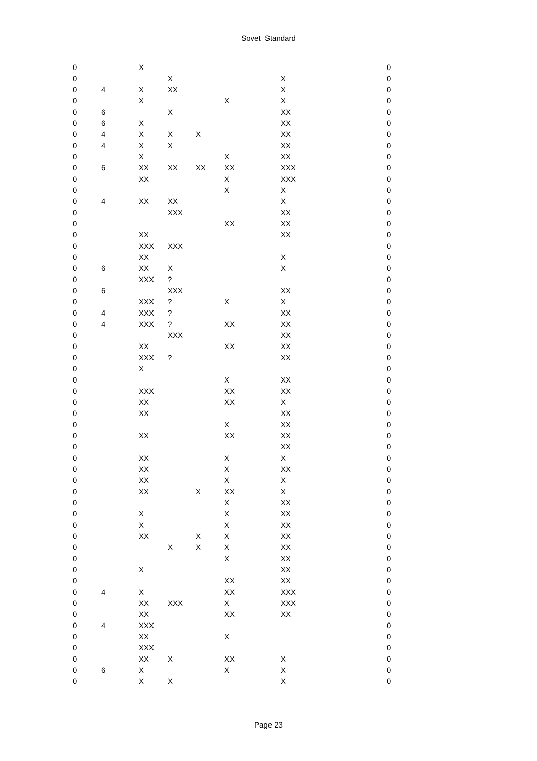Sovet_Standard
| 0 | | X | | | | | 0 |
| 0 | | | X | | | X | 0 |
| 0 | 4 | X | XX | | | X | 0 |
| 0 | | X | | | X | X | 0 |
| 0 | 6 | | X | | | XX | 0 |
| 0 | 6 | X | | | | XX | 0 |
| 0 | 4 | X | X | X | | XX | 0 |
| 0 | 4 | X | X | | | XX | 0 |
| 0 | | X | | | X | XX | 0 |
| 0 | 6 | XX | XX | XX | XX | XXX | 0 |
| 0 | | XX | | | X | XXX | 0 |
| 0 | | | | | X | X | 0 |
| 0 | 4 | XX | XX | | | X | 0 |
| 0 | | | XXX | | | XX | 0 |
| 0 | | | | | XX | XX | 0 |
| 0 | | XX | | | | XX | 0 |
| 0 | | XXX | XXX | | | | 0 |
| 0 | | XX | | | | X | 0 |
| 0 | 6 | XX | X | | | X | 0 |
| 0 | | XXX | ? | | | | 0 |
| 0 | 6 | | XXX | | | XX | 0 |
| 0 | | XXX | ? | | X | X | 0 |
| 0 | 4 | XXX | ? | | | XX | 0 |
| 0 | 4 | XXX | ? | | XX | XX | 0 |
| 0 | | | XXX | | | XX | 0 |
| 0 | | XX | | | XX | XX | 0 |
| 0 | | XXX | ? | | | XX | 0 |
| 0 | | X | | | | | 0 |
| 0 | | | | | X | XX | 0 |
| 0 | | XXX | | | XX | XX | 0 |
| 0 | | XX | | | XX | X | 0 |
| 0 | | XX | | | | XX | 0 |
| 0 | | | | | X | XX | 0 |
| 0 | | XX | | | XX | XX | 0 |
| 0 | | | | | | XX | 0 |
| 0 | | XX | | | X | X | 0 |
| 0 | | XX | | | X | XX | 0 |
| 0 | | XX | | | X | X | 0 |
| 0 | | XX | | X | XX | X | 0 |
| 0 | | | | | X | XX | 0 |
| 0 | | X | | | X | XX | 0 |
| 0 | | X | | | X | XX | 0 |
| 0 | | XX | | X | X | XX | 0 |
| 0 | | | X | X | X | XX | 0 |
| 0 | | | | | X | XX | 0 |
| 0 | | X | | | | XX | 0 |
| 0 | | | | | XX | XX | 0 |
| 0 | 4 | X | | | XX | XXX | 0 |
| 0 | | XX | XXX | | X | XXX | 0 |
| 0 | | XX | | | XX | XX | 0 |
| 0 | 4 | XXX | | | | | 0 |
| 0 | | XX | | | X | | 0 |
| 0 | | XXX | | | | | 0 |
| 0 | | XX | X | | XX | X | 0 |
| 0 | 6 | X | | | X | X | 0 |
| 0 | | X | X | | | X | 0 |
Page 23